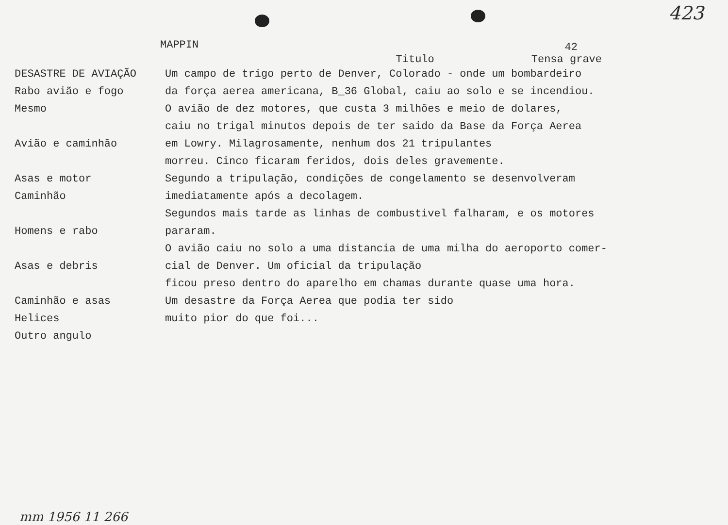MAPPIN
423
42
Titulo Tensa grave
DESASTRE DE AVIAÇÃO
Rabo avião e fogo
Mesmo
Avião e caminhão
Asas e motor
Caminhão
Homens e rabo
Asas e debris
Caminhão e asas
Helices
Outro angulo
Um campo de trigo perto de Denver, Colorado - onde um bombardeiro
da força aerea americana, B_36 Global, caiu ao solo e se incendiou.
O avião de dez motores, que custa 3 milhões e meio de dolares,
caiu no trigal minutos depois de ter saido da Base da Força Aerea
em Lowry. Milagrosamente, nenhum dos 21 tripulantes
morreu. Cinco ficaram feridos, dois deles gravemente.
Segundo a tripulação, condições de congelamento se desenvolveram
imediatamente após a decolagem.
Segundos mais tarde as linhas de combustivel falharam, e os motores
pararam.
O avião caiu no solo a uma distancia de uma milha do aeroporto comer-
cial de Denver. Um oficial da tripulação
ficou preso dentro do aparelho em chamas durante quase uma hora.
Um desastre da Força Aerea que podia ter sido
muito pior do que foi...
mm 1956 11 266